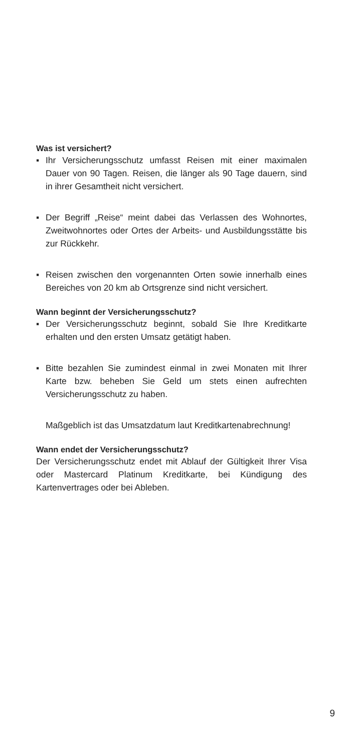Was ist versichert?
▪ Ihr Versicherungsschutz umfasst Reisen mit einer maximalen Dauer von 90 Tagen. Reisen, die länger als 90 Tage dauern, sind in ihrer Gesamtheit nicht versichert.
▪ Der Begriff „Reise“ meint dabei das Verlassen des Wohnortes, Zweitwohnortes oder Ortes der Arbeits- und Ausbildungsstätte bis zur Rückkehr.
▪ Reisen zwischen den vorgenannten Orten sowie innerhalb eines Bereiches von 20 km ab Ortsgrenze sind nicht versichert.
Wann beginnt der Versicherungsschutz?
▪ Der Versicherungsschutz beginnt, sobald Sie Ihre Kreditkarte erhalten und den ersten Umsatz getätigt haben.
▪ Bitte bezahlen Sie zumindest einmal in zwei Monaten mit Ihrer Karte bzw. beheben Sie Geld um stets einen aufrechten Versicherungsschutz zu haben.
Maßgeblich ist das Umsatzdatum laut Kreditkartenabrechnung!
Wann endet der Versicherungsschutz?
Der Versicherungsschutz endet mit Ablauf der Gültigkeit Ihrer Visa oder Mastercard Platinum Kreditkarte, bei Kündigung des Kartenvertrages oder bei Ableben.
9